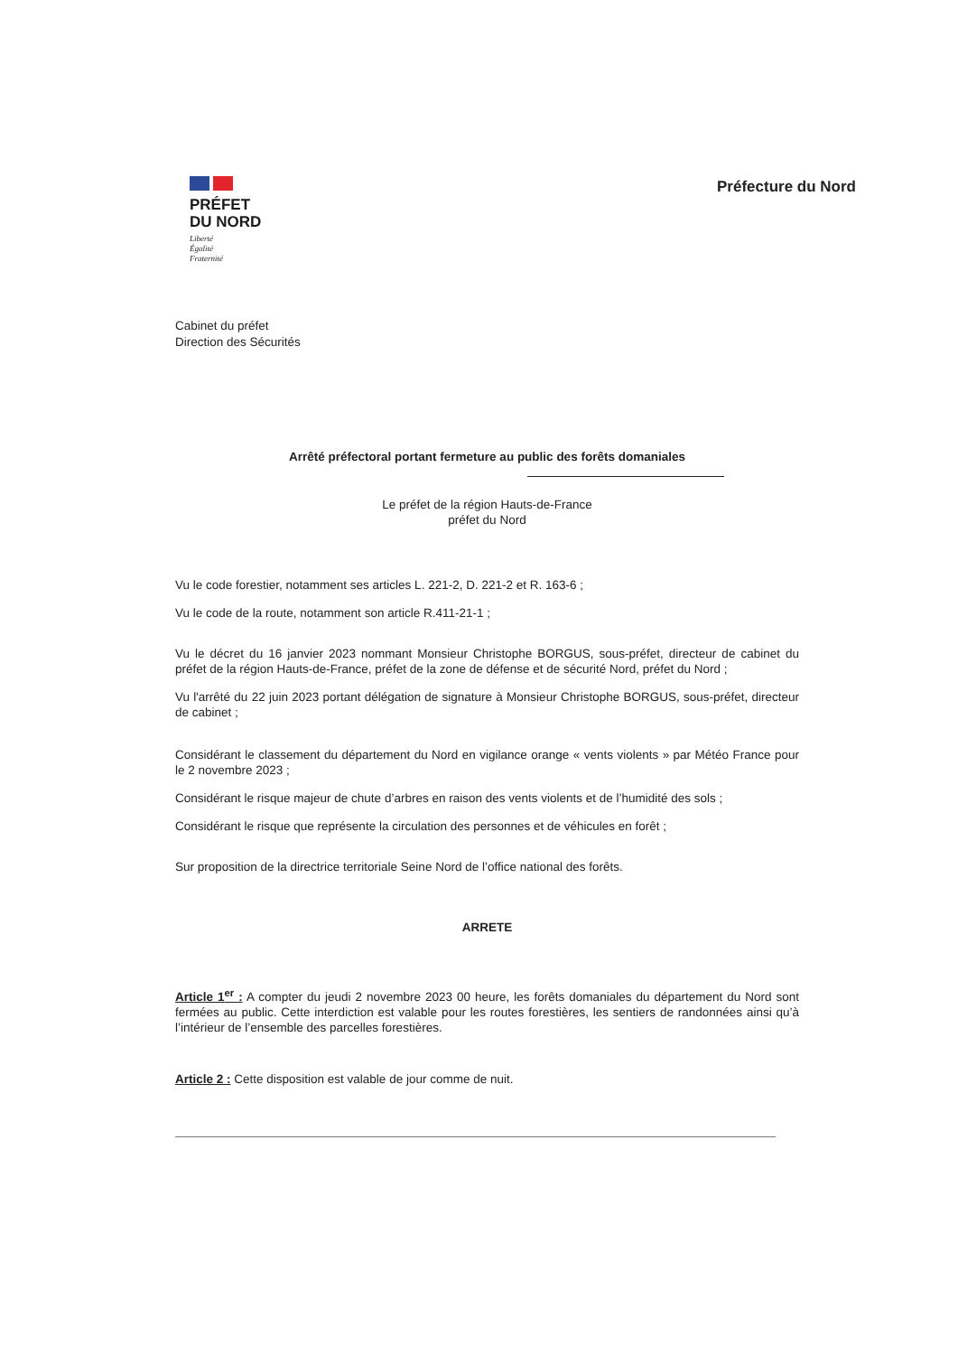PRÉFET
DU NORD
Liberté
Égalité
Fraternité
Préfecture du Nord
Cabinet du préfet
Direction des Sécurités
Arrêté préfectoral portant fermeture au public des forêts domaniales
Le préfet de la région Hauts-de-France
préfet du Nord
Vu le code forestier, notamment ses articles L. 221-2, D. 221-2 et R. 163-6 ;
Vu le code de la route, notamment son article R.411-21-1 ;
Vu le décret du 16 janvier 2023 nommant Monsieur Christophe BORGUS, sous-préfet, directeur de cabinet du préfet de la région Hauts-de-France, préfet de la zone de défense et de sécurité Nord, préfet du Nord ;
Vu l'arrêté du 22 juin 2023 portant délégation de signature à Monsieur Christophe BORGUS, sous-préfet, directeur de cabinet ;
Considérant le classement du département du Nord en vigilance orange « vents violents » par Météo France pour le 2 novembre 2023 ;
Considérant le risque majeur de chute d’arbres en raison des vents violents et de l’humidité des sols ;
Considérant le risque que représente la circulation des personnes et de véhicules en forêt ;
Sur proposition de la directrice territoriale Seine Nord de l’office national des forêts.
ARRETE
Article 1<sup>er</sup> : A compter du jeudi 2 novembre 2023 00 heure, les forêts domaniales du département du Nord sont fermées au public. Cette interdiction est valable pour les routes forestières, les sentiers de randonnées ainsi qu’à l’intérieur de l’ensemble des parcelles forestières.
Article 2 : Cette disposition est valable de jour comme de nuit.